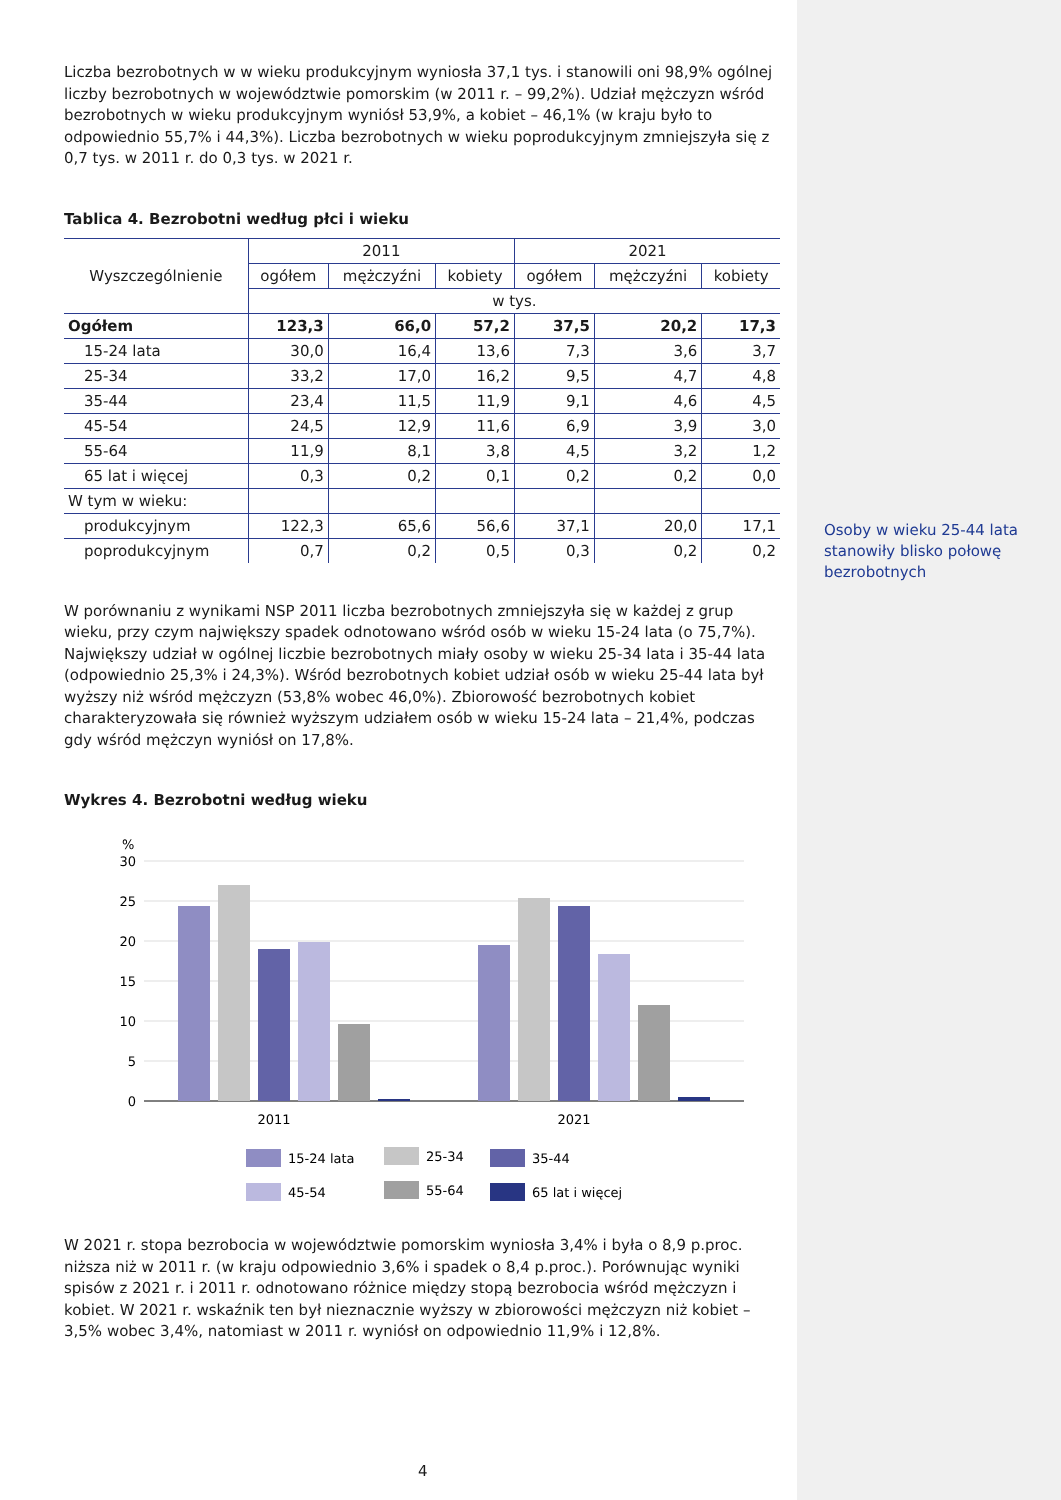Liczba bezrobotnych w w wieku produkcyjnym wyniosła 37,1 tys. i stanowili oni 98,9% ogólnej liczby bezrobotnych w województwie pomorskim (w 2011 r. – 99,2%). Udział mężczyzn wśród bezrobotnych w wieku produkcyjnym wyniósł 53,9%, a kobiet – 46,1% (w kraju było to odpowiednio 55,7% i 44,3%). Liczba bezrobotnych w wieku poprodukcyjnym zmniejszyła się z 0,7 tys. w 2011 r. do 0,3 tys. w 2021 r.
Tablica 4. Bezrobotni według płci i wieku
| Wyszczególnienie | 2011 | | | 2021 | | |
| --- | --- | --- | --- | --- | --- | --- |
| | ogółem | mężczyźni | kobiety | ogółem | mężczyźni | kobiety |
| | w tys. | | | | | |
| Ogółem | 123,3 | 66,0 | 57,2 | 37,5 | 20,2 | 17,3 |
| 15-24 lata | 30,0 | 16,4 | 13,6 | 7,3 | 3,6 | 3,7 |
| 25-34 | 33,2 | 17,0 | 16,2 | 9,5 | 4,7 | 4,8 |
| 35-44 | 23,4 | 11,5 | 11,9 | 9,1 | 4,6 | 4,5 |
| 45-54 | 24,5 | 12,9 | 11,6 | 6,9 | 3,9 | 3,0 |
| 55-64 | 11,9 | 8,1 | 3,8 | 4,5 | 3,2 | 1,2 |
| 65 lat i więcej | 0,3 | 0,2 | 0,1 | 0,2 | 0,2 | 0,0 |
| W tym w wieku: | | | | | | |
| produkcyjnym | 122,3 | 65,6 | 56,6 | 37,1 | 20,0 | 17,1 |
| poprodukcyjnym | 0,7 | 0,2 | 0,5 | 0,3 | 0,2 | 0,2 |
W porównaniu z wynikami NSP 2011 liczba bezrobotnych zmniejszyła się w każdej z grup wieku, przy czym największy spadek odnotowano wśród osób w wieku 15-24 lata (o 75,7%). Największy udział w ogólnej liczbie bezrobotnych miały osoby w wieku 25-34 lata i 35-44 lata (odpowiednio 25,3% i 24,3%). Wśród bezrobotnych kobiet udział osób w wieku 25-44 lata był wyższy niż wśród mężczyzn (53,8% wobec 46,0%). Zbiorowość bezrobotnych kobiet charakteryzowała się również wyższym udziałem osób w wieku 15-24 lata – 21,4%, podczas gdy wśród mężczyn wyniósł on 17,8%.
Wykres 4. Bezrobotni według wieku
%
30
25
20
15
10
5
0
2011
2021
15-24 lata
25-34
35-44
45-54
55-64
65 lat i więcej
W 2021 r. stopa bezrobocia w województwie pomorskim wyniosła 3,4% i była o 8,9 p.proc. niższa niż w 2011 r. (w kraju odpowiednio 3,6% i spadek o 8,4 p.proc.). Porównując wyniki spisów z 2021 r. i 2011 r. odnotowano różnice między stopą bezrobocia wśród mężczyzn i kobiet. W 2021 r. wskaźnik ten był nieznacznie wyższy w zbiorowości mężczyzn niż kobiet – 3,5% wobec 3,4%, natomiast w 2011 r. wyniósł on odpowiednio 11,9% i 12,8%.
Osoby w wieku 25-44 lata stanowiły blisko połowę bezrobotnych
4